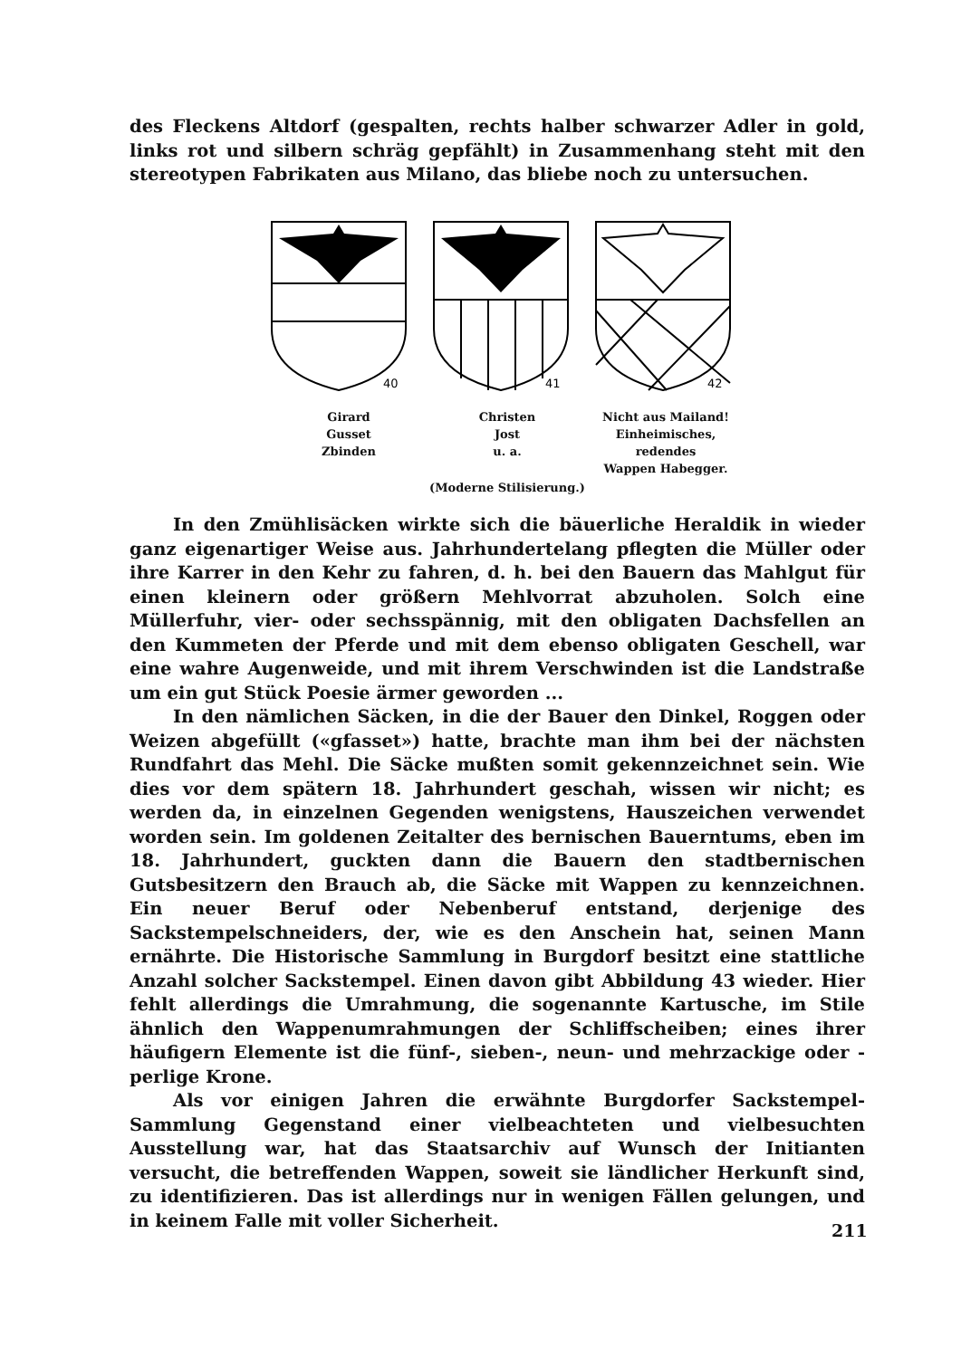des Fleckens Altdorf (gespalten, rechts halber schwarzer Adler in gold, links rot und silbern schräg gepfählt) in Zusammenhang steht mit den stereotypen Fabrikaten aus Milano, das bliebe noch zu untersuchen.
40
41
42
Girard
Gusset
Zbinden
Christen
Jost
u. a.
Nicht aus Mailand!
Einheimisches, redendes
Wappen Habegger.
(Moderne Stilisierung.)
In den Zmühlisäcken wirkte sich die bäuerliche Heraldik in wieder ganz eigenartiger Weise aus. Jahrhundertelang pflegten die Müller oder ihre Karrer in den Kehr zu fahren, d. h. bei den Bauern das Mahlgut für einen kleinern oder größern Mehlvorrat abzuholen. Solch eine Müllerfuhr, vier- oder sechsspännig, mit den obligaten Dachsfellen an den Kummeten der Pferde und mit dem ebenso obligaten Geschell, war eine wahre Augenweide, und mit ihrem Verschwinden ist die Landstraße um ein gut Stück Poesie ärmer geworden ...
In den nämlichen Säcken, in die der Bauer den Dinkel, Roggen oder Weizen abgefüllt («gfasset») hatte, brachte man ihm bei der nächsten Rundfahrt das Mehl. Die Säcke mußten somit gekennzeichnet sein. Wie dies vor dem spätern 18. Jahrhundert geschah, wissen wir nicht; es werden da, in einzelnen Gegenden wenigstens, Hauszeichen verwendet worden sein. Im goldenen Zeitalter des bernischen Bauerntums, eben im 18. Jahrhundert, guckten dann die Bauern den stadtbernischen Gutsbesitzern den Brauch ab, die Säcke mit Wappen zu kennzeichnen. Ein neuer Beruf oder Nebenberuf entstand, derjenige des Sackstempelschneiders, der, wie es den Anschein hat, seinen Mann ernährte. Die Historische Sammlung in Burgdorf besitzt eine stattliche Anzahl solcher Sackstempel. Einen davon gibt Abbildung 43 wieder. Hier fehlt allerdings die Umrahmung, die sogenannte Kartusche, im Stile ähnlich den Wappenumrahmungen der Schliffscheiben; eines ihrer häufigern Elemente ist die fünf-, sieben-, neun- und mehrzackige oder -perlige Krone.
Als vor einigen Jahren die erwähnte Burgdorfer Sackstempel-Sammlung Gegenstand einer vielbeachteten und vielbesuchten Ausstellung war, hat das Staatsarchiv auf Wunsch der Initianten versucht, die betreffenden Wappen, soweit sie ländlicher Herkunft sind, zu identifizieren. Das ist allerdings nur in wenigen Fällen gelungen, und in keinem Falle mit voller Sicherheit.
211